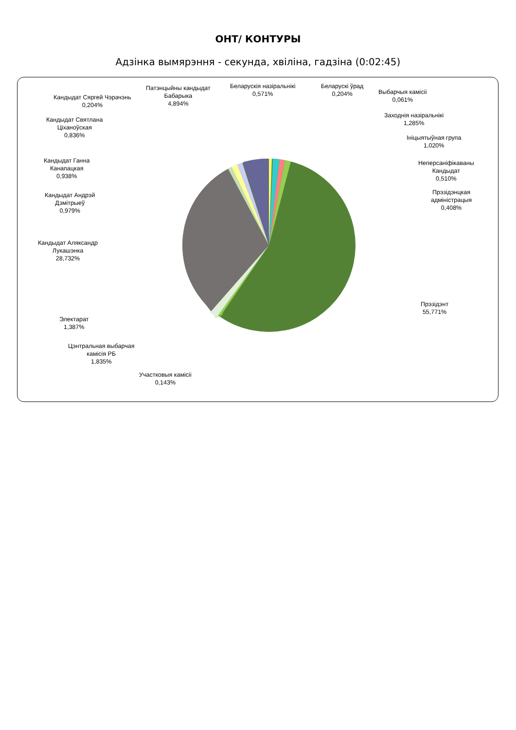ОНТ/ КОНТУРЫ
Адзінка вымярэння - секунда, хвіліна, гадзіна (0:02:45)
Патэнцыйны кандыдат
Бабарыка
4,894%
Беларускія назіральнікі
0,571%
Беларускі ўрад
0,204%
Выбарчыя камісіі
0,061%
Кандыдат Сяргей Чэрачэнь
0,204%
Заходнія назіральнікі
1,285%
Кандыдат Святлана
Ціханоўская
0,836%
Ініцыятыўная група
1,020%
Кандыдат Ганна
Канапацкая
0,938%
Неперсаніфікаваны
Кандыдат
0,510%
Кандыдат Андрэй
Дзмітрыеў
0,979%
Прэзідэнцкая
адміністрацыя
0,408%
Кандыдат Аляксандр
Лукашэнка
28,732%
Прэзідэнт
55,771%
Электарат
1,387%
Цэнтральная выбарчая
камісія РБ
1,835%
Участковыя камісіі
0,143%